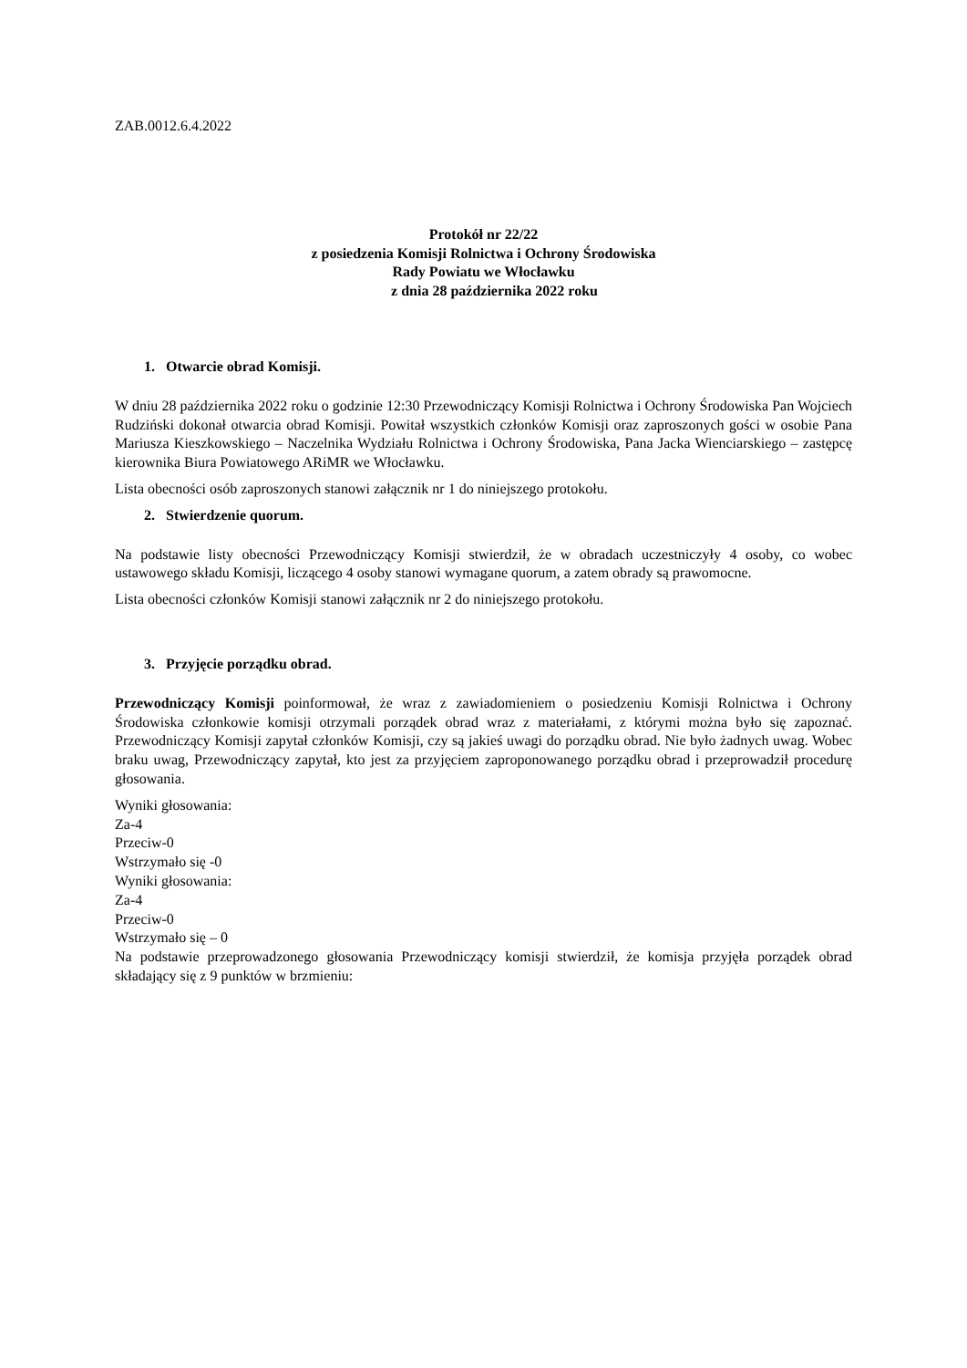ZAB.0012.6.4.2022
Protokół nr 22/22
z posiedzenia Komisji Rolnictwa i Ochrony Środowiska
Rady Powiatu we Włocławku
z dnia 28 października 2022 roku
1. Otwarcie obrad Komisji.
W dniu 28 października 2022 roku o godzinie 12:30 Przewodniczący Komisji Rolnictwa i Ochrony Środowiska Pan Wojciech Rudziński dokonał otwarcia obrad Komisji. Powitał wszystkich członków Komisji oraz zaproszonych gości w osobie Pana Mariusza Kieszkowskiego – Naczelnika Wydziału Rolnictwa i Ochrony Środowiska, Pana Jacka Wienciarskiego – zastępcę kierownika Biura Powiatowego ARiMR we Włocławku.
Lista obecności osób zaproszonych stanowi załącznik nr 1 do niniejszego protokołu.
2. Stwierdzenie quorum.
Na podstawie listy obecności Przewodniczący Komisji stwierdził, że w obradach uczestniczyły 4 osoby, co wobec ustawowego składu Komisji, liczącego 4 osoby stanowi wymagane quorum, a zatem obrady są prawomocne.
Lista obecności członków Komisji stanowi załącznik nr 2 do niniejszego protokołu.
3. Przyjęcie porządku obrad.
Przewodniczący Komisji poinformował, że wraz z zawiadomieniem o posiedzeniu Komisji Rolnictwa i Ochrony Środowiska członkowie komisji otrzymali porządek obrad wraz z materiałami, z którymi można było się zapoznać. Przewodniczący Komisji zapytał członków Komisji, czy są jakieś uwagi do porządku obrad. Nie było żadnych uwag. Wobec braku uwag, Przewodniczący zapytał, kto jest za przyjęciem zaproponowanego porządku obrad i przeprowadził procedurę głosowania.
Wyniki głosowania:
Za-4
Przeciw-0
Wstrzymało się -0
Wyniki głosowania:
Za-4
Przeciw-0
Wstrzymało się – 0
Na podstawie przeprowadzonego głosowania Przewodniczący komisji stwierdził, że komisja przyjęła porządek obrad składający się z 9 punktów w brzmieniu: